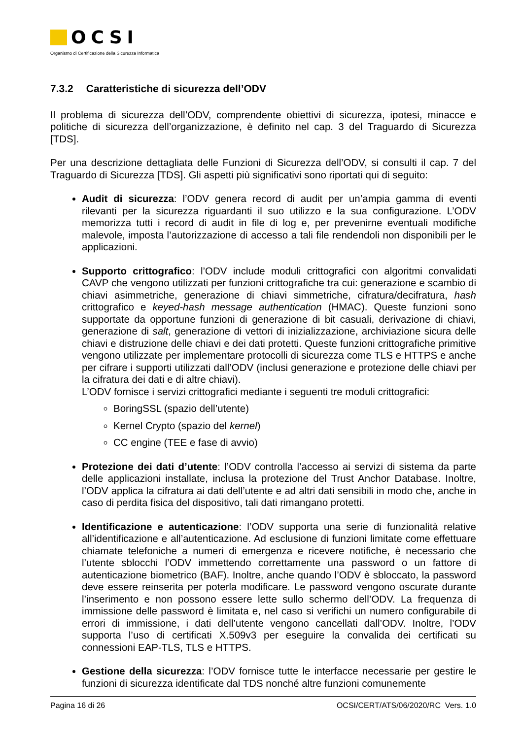OCSI
Organismo di Certificazione della Sicurezza Informatica
7.3.2 Caratteristiche di sicurezza dell’ODV
Il problema di sicurezza dell’ODV, comprendente obiettivi di sicurezza, ipotesi, minacce e politiche di sicurezza dell’organizzazione, è definito nel cap. 3 del Traguardo di Sicurezza [TDS].
Per una descrizione dettagliata delle Funzioni di Sicurezza dell’ODV, si consulti il cap. 7 del Traguardo di Sicurezza [TDS]. Gli aspetti più significativi sono riportati qui di seguito:
Audit di sicurezza: l’ODV genera record di audit per un’ampia gamma di eventi rilevanti per la sicurezza riguardanti il suo utilizzo e la sua configurazione. L’ODV memorizza tutti i record di audit in file di log e, per prevenirne eventuali modifiche malevole, imposta l’autorizzazione di accesso a tali file rendendoli non disponibili per le applicazioni.
Supporto crittografico: l’ODV include moduli crittografici con algoritmi convalidati CAVP che vengono utilizzati per funzioni crittografiche tra cui: generazione e scambio di chiavi asimmetriche, generazione di chiavi simmetriche, cifratura/decifratura, hash crittografico e keyed-hash message authentication (HMAC). Queste funzioni sono supportate da opportune funzioni di generazione di bit casuali, derivazione di chiavi, generazione di salt, generazione di vettori di inizializzazione, archiviazione sicura delle chiavi e distruzione delle chiavi e dei dati protetti. Queste funzioni crittografiche primitive vengono utilizzate per implementare protocolli di sicurezza come TLS e HTTPS e anche per cifrare i supporti utilizzati dall’ODV (inclusi generazione e protezione delle chiavi per la cifratura dei dati e di altre chiavi).
L’ODV fornisce i servizi crittografici mediante i seguenti tre moduli crittografici:
BoringSSL (spazio dell’utente)
Kernel Crypto (spazio del kernel)
CC engine (TEE e fase di avvio)
Protezione dei dati d’utente: l’ODV controlla l’accesso ai servizi di sistema da parte delle applicazioni installate, inclusa la protezione del Trust Anchor Database. Inoltre, l’ODV applica la cifratura ai dati dell’utente e ad altri dati sensibili in modo che, anche in caso di perdita fisica del dispositivo, tali dati rimangano protetti.
Identificazione e autenticazione: l’ODV supporta una serie di funzionalità relative all’identificazione e all’autenticazione. Ad esclusione di funzioni limitate come effettuare chiamate telefoniche a numeri di emergenza e ricevere notifiche, è necessario che l’utente sblocchi l’ODV immettendo correttamente una password o un fattore di autenticazione biometrico (BAF). Inoltre, anche quando l’ODV è sbloccato, la password deve essere reinserita per poterla modificare. Le password vengono oscurate durante l’inserimento e non possono essere lette sullo schermo dell’ODV. La frequenza di immissione delle password è limitata e, nel caso si verifichi un numero configurabile di errori di immissione, i dati dell’utente vengono cancellati dall’ODV. Inoltre, l’ODV supporta l’uso di certificati X.509v3 per eseguire la convalida dei certificati su connessioni EAP-TLS, TLS e HTTPS.
Gestione della sicurezza: l’ODV fornisce tutte le interfacce necessarie per gestire le funzioni di sicurezza identificate dal TDS nonché altre funzioni comunemente
Pagina 16 di 26 OCSI/CERT/ATS/06/2020/RC Vers. 1.0